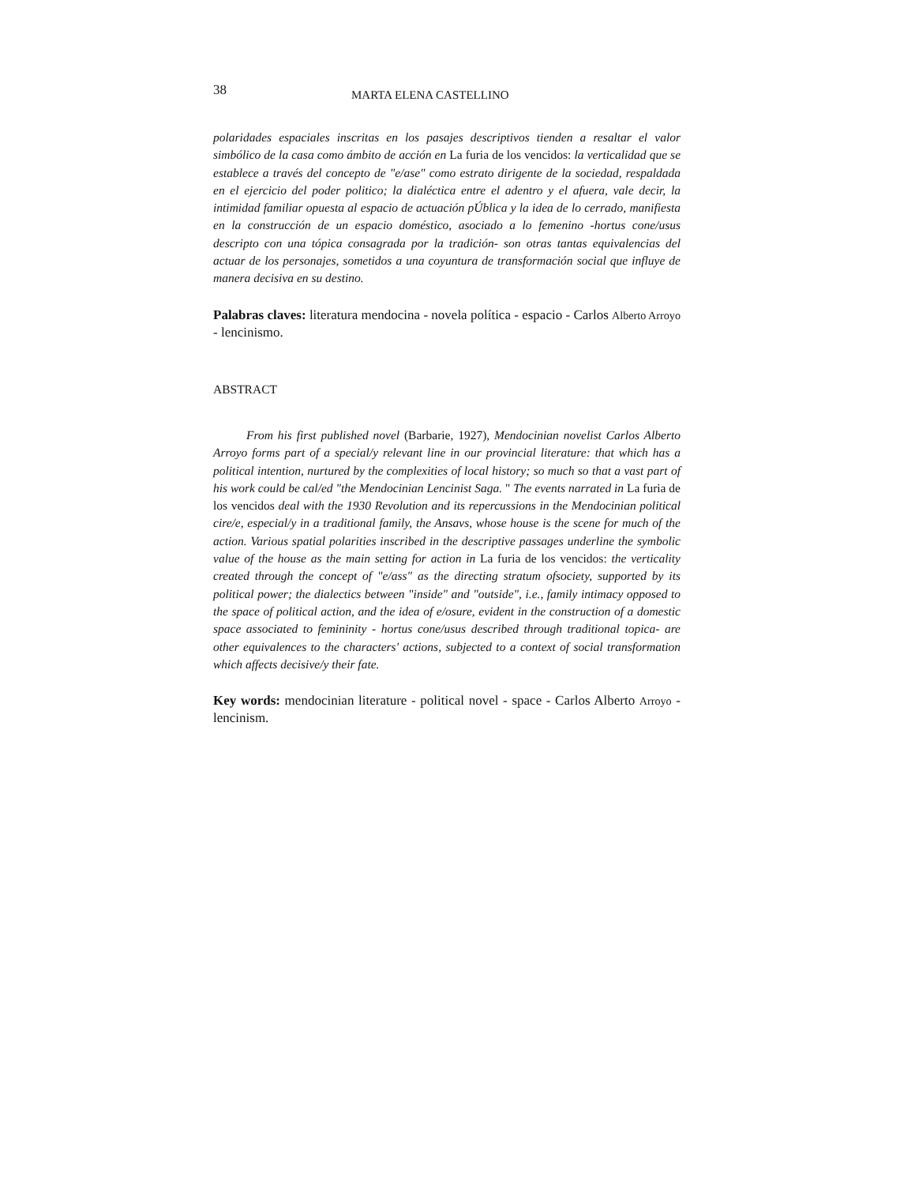38 MARTA ELENA CASTELLINO
polaridades espaciales inscritas en los pasajes descriptivos tienden a resaltar el valor simbólico de la casa como ámbito de acción en La furia de los vencidos: la verticalidad que se establece a través del concepto de "e/ase" como estrato dirigente de la sociedad, respaldada en el ejercicio del poder politico; la dialéctica entre el adentro y el afuera, vale decir, la intimidad familiar opuesta al espacio de actuación pÚblica y la idea de lo cerrado, manifiesta en la construcción de un espacio doméstico, asociado a lo femenino -hortus cone/usus descripto con una tópica consagrada por la tradición- son otras tantas equivalencias del actuar de los personajes, sometidos a una coyuntura de transformación social que influye de manera decisiva en su destino.
Palabras claves: literatura mendocina - novela política - espacio - Carlos Alberto Arroyo - lencinismo.
ABSTRACT
From his first published novel (Barbarie, 1927), Mendocinian novelist Carlos Alberto Arroyo forms part of a special/y relevant line in our provincial literature: that which has a political intention, nurtured by the complexities of local history; so much so that a vast part of his work could be cal/ed "the Mendocinian Lencinist Saga. " The events narrated in La furia de los vencidos deal with the 1930 Revolution and its repercussions in the Mendocinian political cire/e, especial/y in a traditional family, the Ansavs, whose house is the scene for much of the action. Various spatial polarities inscribed in the descriptive passages underline the symbolic value of the house as the main setting for action in La furia de los vencidos: the verticality created through the concept of "e/ass" as the directing stratum ofsociety, supported by its political power; the dialectics between "inside" and "outside", i.e., family intimacy opposed to the space of political action, and the idea of e/osure, evident in the construction of a domestic space associated to femininity - hortus cone/usus described through traditional topica- are other equivalences to the characters' actions, subjected to a context of social transformation which affects decisive/y their fate.
Key words: mendocinian literature - political novel - space - Carlos Alberto Arroyo - lencinism.